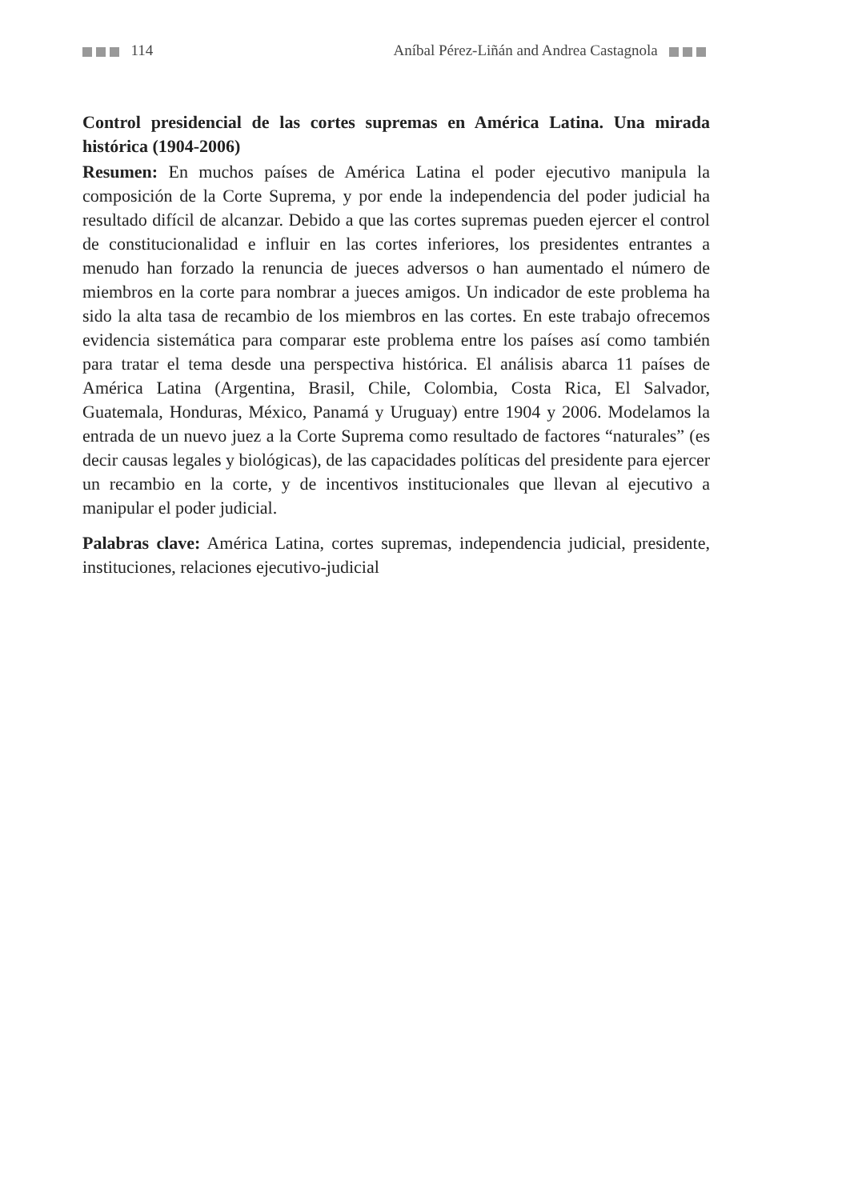114 Aníbal Pérez-Liñán and Andrea Castagnola
Control presidencial de las cortes supremas en América Latina. Una mirada histórica (1904-2006)
Resumen: En muchos países de América Latina el poder ejecutivo manipula la composición de la Corte Suprema, y por ende la independencia del poder judicial ha resultado difícil de alcanzar. Debido a que las cortes supremas pueden ejercer el control de constitucionalidad e influir en las cortes inferiores, los presidentes entrantes a menudo han forzado la renuncia de jueces adversos o han aumentado el número de miembros en la corte para nombrar a jueces amigos. Un indicador de este problema ha sido la alta tasa de recambio de los miembros en las cortes. En este trabajo ofrecemos evidencia sistemática para comparar este problema entre los países así como también para tratar el tema desde una perspectiva histórica. El análisis abarca 11 países de América Latina (Argentina, Brasil, Chile, Colombia, Costa Rica, El Salvador, Guatemala, Honduras, México, Panamá y Uruguay) entre 1904 y 2006. Modelamos la entrada de un nuevo juez a la Corte Suprema como resultado de factores “naturales” (es decir causas legales y biológicas), de las capacidades políticas del presidente para ejercer un recambio en la corte, y de incentivos institucionales que llevan al ejecutivo a manipular el poder judicial.
Palabras clave: América Latina, cortes supremas, independencia judicial, presidente, instituciones, relaciones ejecutivo-judicial